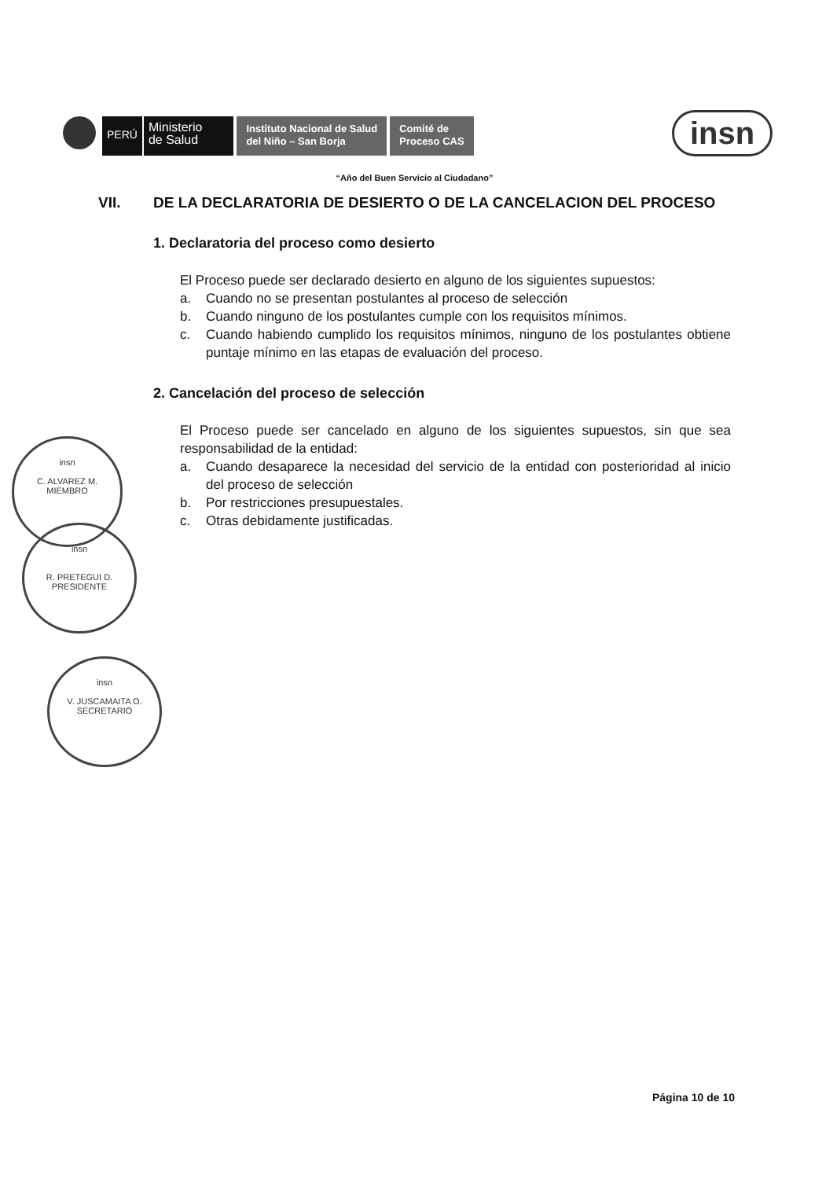PERÚ
Ministerio
de Salud
Instituto Nacional de Salud
del Niño – San Borja
Comité de
Proceso CAS
insn
“Año del Buen Servicio al Ciudadano”
VII. DE LA DECLARATORIA DE DESIERTO O DE LA CANCELACION DEL PROCESO
1. Declaratoria del proceso como desierto
El Proceso puede ser declarado desierto en alguno de los siguientes supuestos:
a. Cuando no se presentan postulantes al proceso de selección
b. Cuando ninguno de los postulantes cumple con los requisitos mínimos.
c. Cuando habiendo cumplido los requisitos mínimos, ninguno de los postulantes obtiene puntaje mínimo en las etapas de evaluación del proceso.
2. Cancelación del proceso de selección
El Proceso puede ser cancelado en alguno de los siguientes supuestos, sin que sea responsabilidad de la entidad:
a. Cuando desaparece la necesidad del servicio de la entidad con posterioridad al inicio del proceso de selección
b. Por restricciones presupuestales.
c. Otras debidamente justificadas.
insn
C. ALVAREZ M.
MIEMBRO
insn
R. PRETEGUI D.
PRESIDENTE
insn
V. JUSCAMAITA O.
SECRETARIO
Página 10 de 10